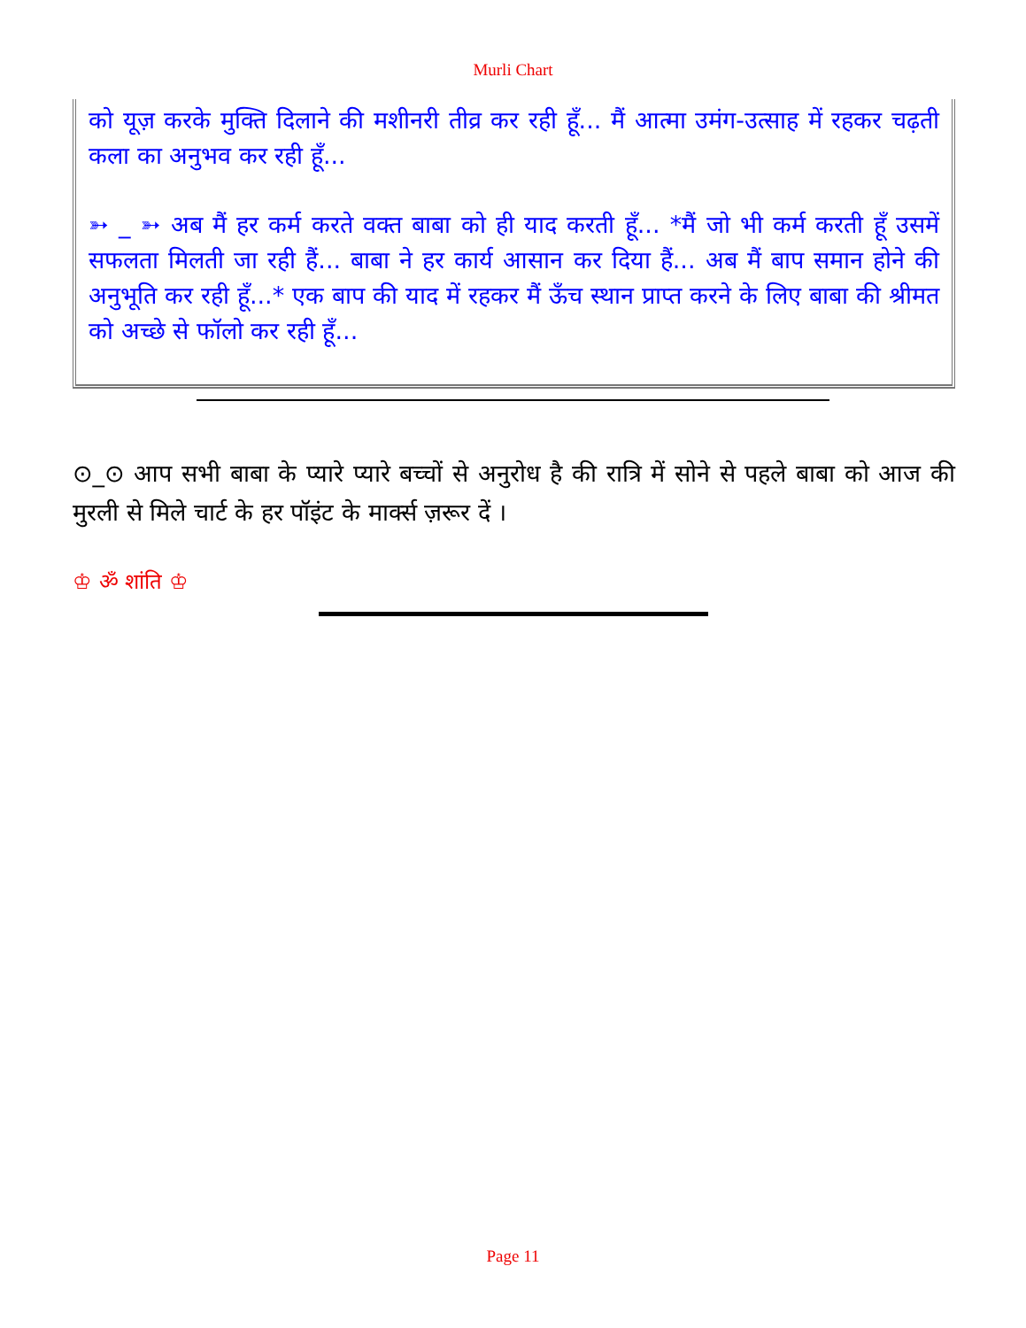Murli Chart
को यूज़ करके मुक्ति दिलाने की मशीनरी तीव्र कर रही हूँ... मैं आत्मा उमंग-उत्साह में रहकर चढ़ती कला का अनुभव कर रही हूँ...
➳ _ ➳ अब मैं हर कर्म करते वक्त बाबा को ही याद करती हूँ... *मैं जो भी कर्म करती हूँ उसमें सफलता मिलती जा रही हैं... बाबा ने हर कार्य आसान कर दिया हैं... अब मैं बाप समान होने की अनुभूति कर रही हूँ...* एक बाप की याद में रहकर मैं ऊँच स्थान प्राप्त करने के लिए बाबा की श्रीमत को अच्छे से फॉलो कर रही हूँ...
⊙_⊙ आप सभी बाबा के प्यारे प्यारे बच्चों से अनुरोध है की रात्रि में सोने से पहले बाबा को आज की मुरली से मिले चार्ट के हर पॉइंट के मार्क्स ज़रूर दें ।
♔ ॐ शांति ♔
Page 11